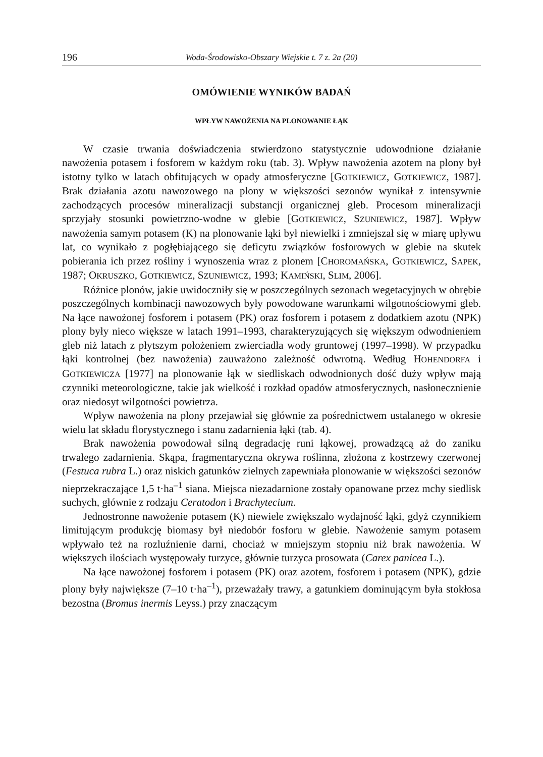196 Woda-Środowisko-Obszary Wiejskie t. 7 z. 2a (20)
OMÓWIENIE WYNIKÓW BADAŃ
WPŁYW NAWOŻENIA NA PLONOWANIE ŁĄK
W czasie trwania doświadczenia stwierdzono statystycznie udowodnione działanie nawożenia potasem i fosforem w każdym roku (tab. 3). Wpływ nawożenia azotem na plony był istotny tylko w latach obfitujących w opady atmosferyczne [GOTKIEWICZ, GOTKIEWICZ, 1987]. Brak działania azotu nawozowego na plony w większości sezonów wynikał z intensywnie zachodzących procesów mineralizacji substancji organicznej gleb. Procesom mineralizacji sprzyjały stosunki powietrzno-wodne w glebie [GOTKIEWICZ, SZUNIEWICZ, 1987]. Wpływ nawożenia samym potasem (K) na plonowanie łąki był niewielki i zmniejszał się w miarę upływu lat, co wynikało z pogłębiającego się deficytu związków fosforowych w glebie na skutek pobierania ich przez rośliny i wynoszenia wraz z plonem [CHOROMAŃSKA, GOTKIEWICZ, SAPEK, 1987; OKRUSZKO, GOTKIEWICZ, SZUNIEWICZ, 1993; KAMIŃSKI, SLIM, 2006].
Różnice plonów, jakie uwidoczniły się w poszczególnych sezonach wegetacyjnych w obrębie poszczególnych kombinacji nawozowych były powodowane warunkami wilgotnościowymi gleb. Na łące nawożonej fosforem i potasem (PK) oraz fosforem i potasem z dodatkiem azotu (NPK) plony były nieco większe w latach 1991–1993, charakteryzujących się większym odwodnieniem gleb niż latach z płytszym położeniem zwierciadła wody gruntowej (1997–1998). W przypadku łąki kontrolnej (bez nawożenia) zauważono zależność odwrotną. Według HOHENDORFA i GOTKIEWICZA [1977] na plonowanie łąk w siedliskach odwodnionych dość duży wpływ mają czynniki meteorologiczne, takie jak wielkość i rozkład opadów atmosferycznych, nasłonecznienie oraz niedosyt wilgotności powietrza.
Wpływ nawożenia na plony przejawiał się głównie za pośrednictwem ustalanego w okresie wielu lat składu florystycznego i stanu zadarnienia łąki (tab. 4).
Brak nawożenia powodował silną degradację runi łąkowej, prowadzącą aż do zaniku trwałego zadarnienia. Skąpa, fragmentaryczna okrywa roślinna, złożona z kostrzewy czerwonej (Festuca rubra L.) oraz niskich gatunków zielnych zapewniała plonowanie w większości sezonów nieprzekraczające 1,5 t·ha<sup>–1</sup> siana. Miejsca niezadarnione zostały opanowane przez mchy siedlisk suchych, głównie z rodzaju Ceratodon i Brachytecium.
Jednostronne nawożenie potasem (K) niewiele zwiększało wydajność łąki, gdyż czynnikiem limitującym produkcję biomasy był niedobór fosforu w glebie. Nawożenie samym potasem wpływało też na rozluźnienie darni, chociaż w mniejszym stopniu niż brak nawożenia. W większych ilościach występowały turzyce, głównie turzyca prosowata (Carex panicea L.).
Na łące nawożonej fosforem i potasem (PK) oraz azotem, fosforem i potasem (NPK), gdzie plony były największe (7–10 t·ha<sup>–1</sup>), przeważały trawy, a gatunkiem dominującym była stokłosa bezostna (Bromus inermis Leyss.) przy znaczącym